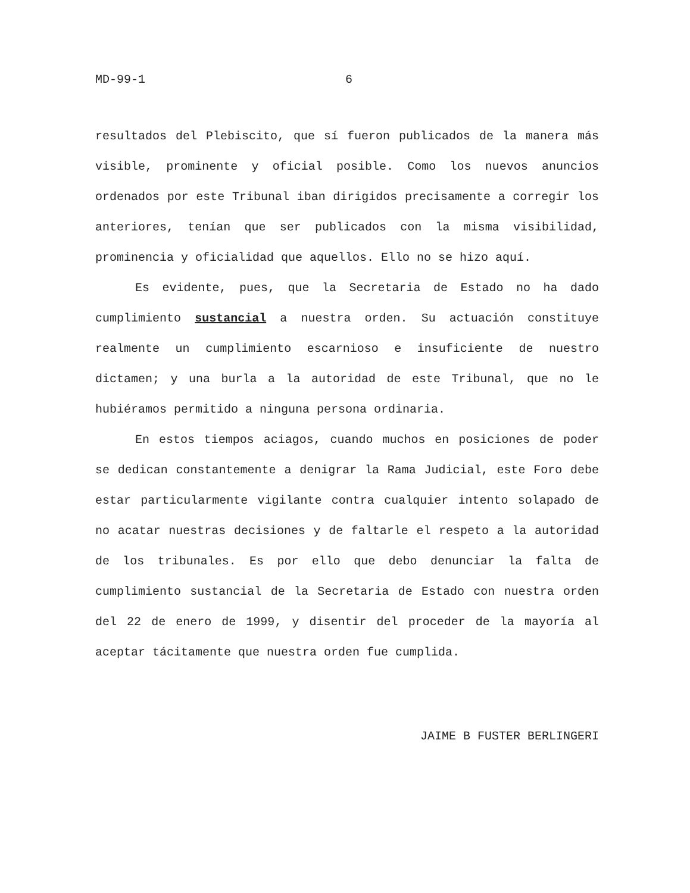MD-99-1 6
resultados del Plebiscito, que sí fueron publicados de la manera más visible, prominente y oficial posible. Como los nuevos anuncios ordenados por este Tribunal iban dirigidos precisamente a corregir los anteriores, tenían que ser publicados con la misma visibilidad, prominencia y oficialidad que aquellos. Ello no se hizo aquí.
Es evidente, pues, que la Secretaria de Estado no ha dado cumplimiento sustancial a nuestra orden. Su actuación constituye realmente un cumplimiento escarnioso e insuficiente de nuestro dictamen; y una burla a la autoridad de este Tribunal, que no le hubiéramos permitido a ninguna persona ordinaria.
En estos tiempos aciagos, cuando muchos en posiciones de poder se dedican constantemente a denigrar la Rama Judicial, este Foro debe estar particularmente vigilante contra cualquier intento solapado de no acatar nuestras decisiones y de faltarle el respeto a la autoridad de los tribunales. Es por ello que debo denunciar la falta de cumplimiento sustancial de la Secretaria de Estado con nuestra orden del 22 de enero de 1999, y disentir del proceder de la mayoría al aceptar tácitamente que nuestra orden fue cumplida.
JAIME B FUSTER BERLINGERI